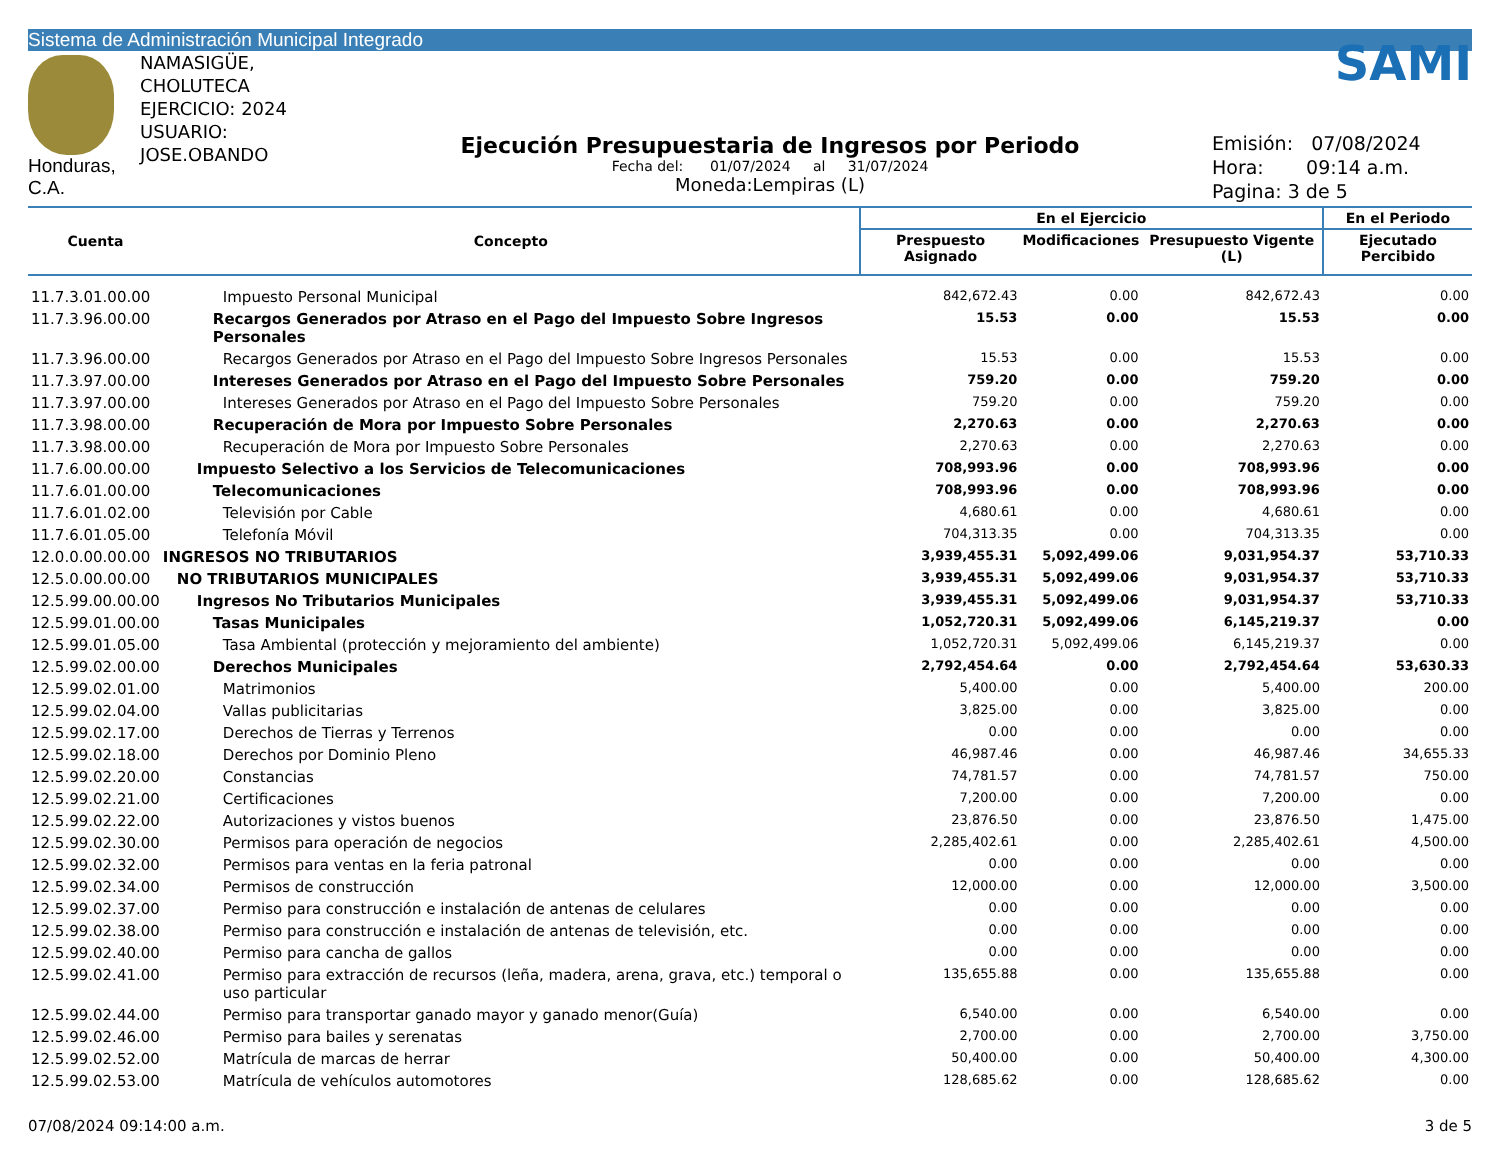Sistema de Administración Municipal Integrado
Honduras, C.A.
NAMASIGÜE, CHOLUTECA
EJERCICIO: 2024
USUARIO: JOSE.OBANDO
Ejecución Presupuestaria de Ingresos por Periodo
Fecha del: 01/07/2024 al 31/07/2024
Moneda:Lempiras (L)
SAMI
Emisión: 07/08/2024
Hora: 09:14 a.m.
Pagina: 3 de 5
| Cuenta | Concepto | En el Ejercicio | | | En el Periodo |
| --- | --- | --- | --- | --- | --- |
| | | Prespuesto Asignado | Modificaciones | Presupuesto Vigente (L) | Ejecutado Percibido |
| 11.7.3.01.00.00 | Impuesto Personal Municipal | 842,672.43 | 0.00 | 842,672.43 | 0.00 |
| 11.7.3.96.00.00 | Recargos Generados por Atraso en el Pago del Impuesto Sobre Ingresos Personales | 15.53 | 0.00 | 15.53 | 0.00 |
| 11.7.3.96.00.00 | Recargos Generados por Atraso en el Pago del Impuesto Sobre Ingresos Personales | 15.53 | 0.00 | 15.53 | 0.00 |
| 11.7.3.97.00.00 | Intereses Generados por Atraso en el Pago del Impuesto Sobre Personales | 759.20 | 0.00 | 759.20 | 0.00 |
| 11.7.3.97.00.00 | Intereses Generados por Atraso en el Pago del Impuesto Sobre Personales | 759.20 | 0.00 | 759.20 | 0.00 |
| 11.7.3.98.00.00 | Recuperación de Mora por Impuesto Sobre Personales | 2,270.63 | 0.00 | 2,270.63 | 0.00 |
| 11.7.3.98.00.00 | Recuperación de Mora por Impuesto Sobre Personales | 2,270.63 | 0.00 | 2,270.63 | 0.00 |
| 11.7.6.00.00.00 | Impuesto Selectivo a los Servicios de Telecomunicaciones | 708,993.96 | 0.00 | 708,993.96 | 0.00 |
| 11.7.6.01.00.00 | Telecomunicaciones | 708,993.96 | 0.00 | 708,993.96 | 0.00 |
| 11.7.6.01.02.00 | Televisión por Cable | 4,680.61 | 0.00 | 4,680.61 | 0.00 |
| 11.7.6.01.05.00 | Telefonía Móvil | 704,313.35 | 0.00 | 704,313.35 | 0.00 |
| 12.0.0.00.00.00 | INGRESOS NO TRIBUTARIOS | 3,939,455.31 | 5,092,499.06 | 9,031,954.37 | 53,710.33 |
| 12.5.0.00.00.00 | NO TRIBUTARIOS MUNICIPALES | 3,939,455.31 | 5,092,499.06 | 9,031,954.37 | 53,710.33 |
| 12.5.99.00.00.00 | Ingresos No Tributarios Municipales | 3,939,455.31 | 5,092,499.06 | 9,031,954.37 | 53,710.33 |
| 12.5.99.01.00.00 | Tasas Municipales | 1,052,720.31 | 5,092,499.06 | 6,145,219.37 | 0.00 |
| 12.5.99.01.05.00 | Tasa Ambiental (protección y mejoramiento del ambiente) | 1,052,720.31 | 5,092,499.06 | 6,145,219.37 | 0.00 |
| 12.5.99.02.00.00 | Derechos Municipales | 2,792,454.64 | 0.00 | 2,792,454.64 | 53,630.33 |
| 12.5.99.02.01.00 | Matrimonios | 5,400.00 | 0.00 | 5,400.00 | 200.00 |
| 12.5.99.02.04.00 | Vallas publicitarias | 3,825.00 | 0.00 | 3,825.00 | 0.00 |
| 12.5.99.02.17.00 | Derechos de Tierras y Terrenos | 0.00 | 0.00 | 0.00 | 0.00 |
| 12.5.99.02.18.00 | Derechos por Dominio Pleno | 46,987.46 | 0.00 | 46,987.46 | 34,655.33 |
| 12.5.99.02.20.00 | Constancias | 74,781.57 | 0.00 | 74,781.57 | 750.00 |
| 12.5.99.02.21.00 | Certificaciones | 7,200.00 | 0.00 | 7,200.00 | 0.00 |
| 12.5.99.02.22.00 | Autorizaciones y vistos buenos | 23,876.50 | 0.00 | 23,876.50 | 1,475.00 |
| 12.5.99.02.30.00 | Permisos para operación de negocios | 2,285,402.61 | 0.00 | 2,285,402.61 | 4,500.00 |
| 12.5.99.02.32.00 | Permisos para ventas en la feria patronal | 0.00 | 0.00 | 0.00 | 0.00 |
| 12.5.99.02.34.00 | Permisos de construcción | 12,000.00 | 0.00 | 12,000.00 | 3,500.00 |
| 12.5.99.02.37.00 | Permiso para construcción e instalación de antenas de celulares | 0.00 | 0.00 | 0.00 | 0.00 |
| 12.5.99.02.38.00 | Permiso para construcción e instalación de antenas de televisión, etc. | 0.00 | 0.00 | 0.00 | 0.00 |
| 12.5.99.02.40.00 | Permiso para cancha de gallos | 0.00 | 0.00 | 0.00 | 0.00 |
| 12.5.99.02.41.00 | Permiso para extracción de recursos (leña, madera, arena, grava, etc.) temporal o uso particular | 135,655.88 | 0.00 | 135,655.88 | 0.00 |
| 12.5.99.02.44.00 | Permiso para transportar ganado mayor y ganado menor(Guía) | 6,540.00 | 0.00 | 6,540.00 | 0.00 |
| 12.5.99.02.46.00 | Permiso para bailes y serenatas | 2,700.00 | 0.00 | 2,700.00 | 3,750.00 |
| 12.5.99.02.52.00 | Matrícula de marcas de herrar | 50,400.00 | 0.00 | 50,400.00 | 4,300.00 |
| 12.5.99.02.53.00 | Matrícula de vehículos automotores | 128,685.62 | 0.00 | 128,685.62 | 0.00 |
07/08/2024 09:14:00 a.m. 3 de 5